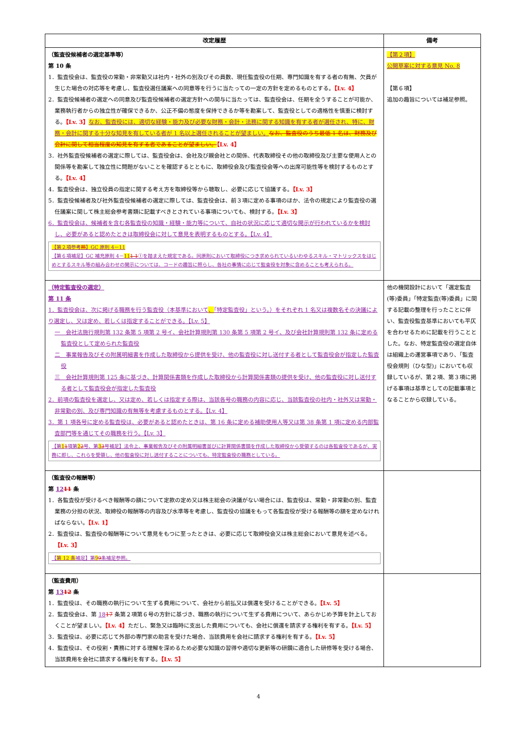| 改定履歴 | 備考 |
| --- | --- |
| （監査役候補者の選定基準等） 第 10 条 1．監査役会は、監査役の常勤・非常勤又は社内・社外の別及びその員数、現任監査役の任期、専門知識を有する者の有無、欠員が生じた場合の対応等を考慮し、監査役選任議案への同意等を行うに当たっての一定の方針を定めるものとする。 【Lv. 4】 2．監査役候補者の選定への同意及び監査役候補者の選定方針への関与に当たっては、監査役会は、任期を全うすることが可能か、業務執行者からの独立性が確保できるか、公正不偏の態度を保持できるか等を勘案して、監査役としての適格性を慎重に検討する。 【Lv. 3】 なお、監査役には、適切な経験・能力及び必要な財務・会計・法務に関する知識を有する者が選任され、特に、財務・会計に関する十分な知見を有している者が 1 名以上選任されることが望ましい。 なお、監査役のうち最低 1 名は、財務及び会計に関して相当程度の知見を有する者であることが望ましい。 【Lv. 4】 3．社外監査役候補者の選定に際しては、監査役会は、会社及び親会社との関係、代表取締役その他の取締役及び主要な使用人との関係等を勘案して独立性に問題がないことを確認するとともに、取締役会及び監査役会等への出席可能性等を検討するものとする。 【Lv. 4】 4．監査役会は、独立役員の指定に関する考え方を取締役等から聴取し、必要に応じて協議する。 【Lv. 3】 5．監査役候補者及び社外監査役候補者の選定に際しては、監査役会は、前３項に定める事項のほか、法令の規定により監査役の選任議案に関して株主総会参考書類に記載すべきとされている事項についても、検討する。 【Lv. 3】 6．監査役会は、候補者を含む各監査役の知識・経験・能力等について、自社の状況に応じて適切な開示が行われているかを検討し、必要があると認めたときは取締役会に対して意見を表明するものとする。【Lv. 4】 【第２項参考 照 】GC 原則 4－11 【第６項補足】GC 補充原則 4－ 11 1-1 ①を踏まえた規定である。同原則において取締役につき求められているいわゆるスキル・マトリックスをはじめとするスキル等の組み合わせの開示については、コードの趣旨に照らし、各社の事情に応じて監査役を対象に含めることも考えられる。 | 【第２項】 公開草案に対する意見 No. 8 【第６項】 追加の趣旨については補足参照。 |
| （特定監査役の選定） 第 11 条 1．監査役会は、次に掲げる職務を行う監査役（本基準において 、 「特定監査役」という。）をそれぞれ 1 名又は複数名その決議により選定し、又は定め、若しくは指定することができる。【Lv. 5】 一 会社法施行規則第 132 条第 5 項第 2 号イ、会社計算規則第 130 条第 5 項第 2 号イ、及び会社計算規則第 132 条に定める監査役として定められた監査役 二 事業報告及びその附属明細書を作成した取締役から提供を受け、他の監査役に対し送付する者として監査役会が指定した監査役 三 会社計算規則第 125 条に基づき、計算関係書類を作成した取締役から計算関係書類の提供を受け、他の監査役に対し送付する者として監査役会が指定した監査役 2．前項の監査役を選定し、又は定め、若しくは指定する際は、当該各号の職務の内容に応じ、当該監査役の社内・社外又は常勤・非常勤の別、及び専門知識の有無等を考慮するものとする。【Lv. 4】 3．第 1 項各号に定める監査役は、必要があると認めたときは、第 16 条に定める補助使用人等又は第 38 条第 1 項に定める内部監査部門等を通じてその職務を行う。【Lv. 3】 【第 1 1 項第 2 2 号、第 3 3 号補足】法令上、事業報告及びその附属明細書並びに計算関係書類を作成した取締役から受領するのは各監査役であるが、実務に即し、これらを受領し、他の監査役に対し送付することについても、特定監査役の職務としている。 | 他の機関設計において「選定監査(等)委員」「特定監査(等)委員」に関する記載の整理を行ったことに伴い、監査役監査基準においても平仄を合わせるために記載を行うこととした。なお、特定監査役の選定自体は組織上の運営事項であり、「監査役会規則（ひな型)」においても収録しているが、第２項、第３項に掲げる事項は基準としての記載事項となることから収録している。 |
| （監査役の報酬等） 第 12 11 条 1．各監査役が受けるべき報酬等の額について定款の定め又は株主総会の決議がない場合には、監査役は、常勤・非常勤の別、監査業務の分担の状況、取締役の報酬等の内容及び水準等を考慮し、監査役の協議をもって各監査役が受ける報酬等の額を定めなければならない。 【Lv. 1】 2．監査役は、監査役の報酬等について意見をもつに至ったときは、必要に応じて取締役会又は株主総会において意見を述べる。 【Lv. 3】 【 第 12 条 補足】第 9 9 条補足参照。 | |
| （監査費用） 第 13 12 条 1．監査役は、その職務の執行について生ずる費用について、会社から前払又は償還を受けることができる。 【Lv. 5】 2．監査役会は、第 18 17 条第２項第６号の方針に基づき、職務の執行について生ずる費用について、あらかじめ予算を計上しておくことが望ましい。 【Lv. 4】 ただし、緊急又は臨時に支出した費用についても、会社に償還を請求する権利を有する。 【Lv. 5】 3．監査役は、必要に応じて外部の専門家の助言を受けた場合、当該費用を会社に請求する権利を有する。 【Lv. 5】 4．監査役は、その役割・責務に対する理解を深めるため必要な知識の習得や適切な更新等の研鑽に適合した研修等を受ける場合、当該費用を会社に請求する権利を有する。 【Lv. 5】 | |
4